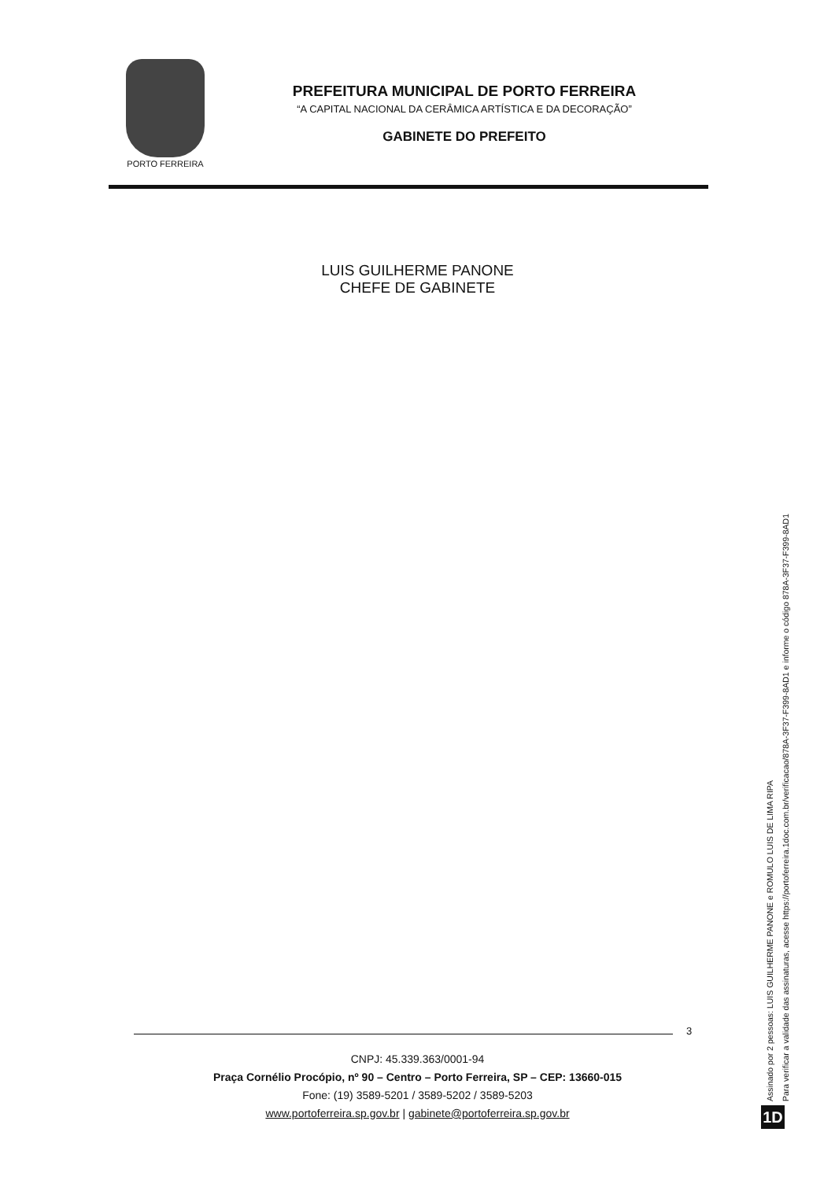PORTO FERREIRA
PREFEITURA MUNICIPAL DE PORTO FERREIRA
“A CAPITAL NACIONAL DA CERÂMICA ARTÍSTICA E DA DECORAÇÃO”
GABINETE DO PREFEITO
LUIS GUILHERME PANONE
CHEFE DE GABINETE
3
CNPJ: 45.339.363/0001-94
Praça Cornélio Procópio, nº 90 – Centro – Porto Ferreira, SP – CEP: 13660-015
Fone: (19) 3589-5201 / 3589-5202 / 3589-5203
www.portoferreira.sp.gov.br | gabinete@portoferreira.sp.gov.br
Assinado por 2 pessoas: LUIS GUILHERME PANONE e ROMULO LUIS DE LIMA RIPA
Para verificar a validade das assinaturas, acesse https://portoferreira.1doc.com.br/verificacao/878A-3F37-F399-8AD1 e informe o código 878A-3F37-F399-8AD1
1D